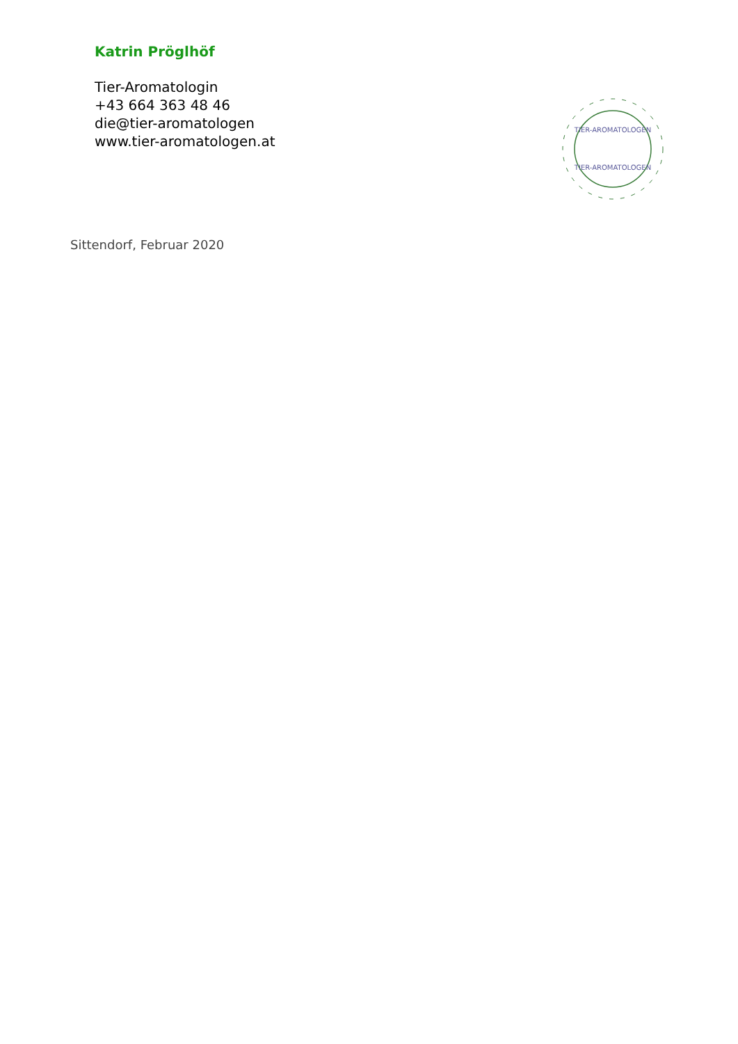Katrin Pröglhöf
Tier-Aromatologin
+43 664 363 48 46
die@tier-aromatologen
www.tier-aromatologen.at
TIER-AROMATOLOGEN
TIER-AROMATOLOGEN
Sittendorf, Februar 2020